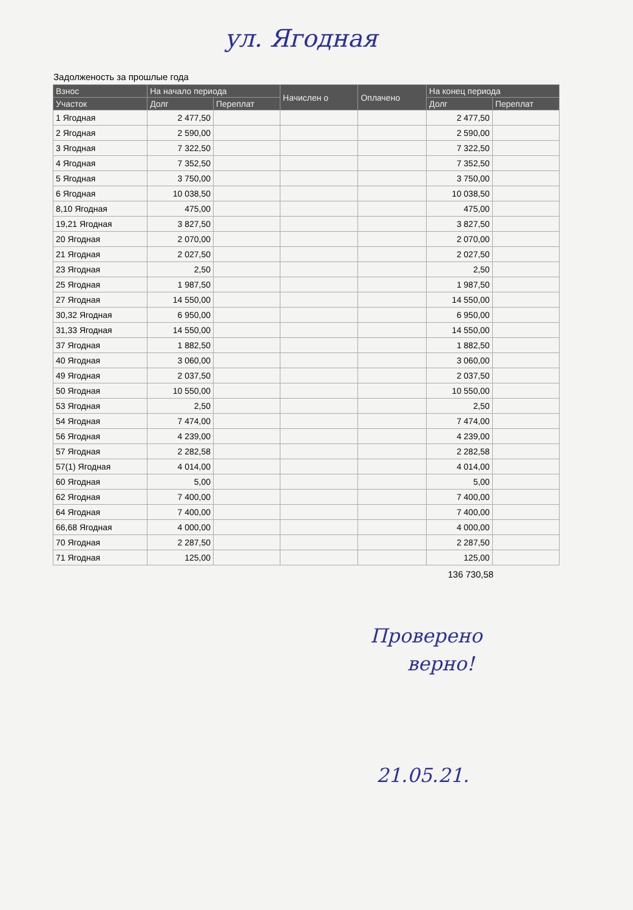ул. Ягодная
Задолженость за прошлые года
| Взнос | На начало периода | | Начислен о | Оплачено | На конец периода | |
| --- | --- | --- | --- | --- | --- | --- |
| Участок | Долг | Переплат | | | Долг | Переплат |
| 1 Ягодная | 2 477,50 | | | | 2 477,50 | |
| 2 Ягодная | 2 590,00 | | | | 2 590,00 | |
| 3 Ягодная | 7 322,50 | | | | 7 322,50 | |
| 4 Ягодная | 7 352,50 | | | | 7 352,50 | |
| 5 Ягодная | 3 750,00 | | | | 3 750,00 | |
| 6 Ягодная | 10 038,50 | | | | 10 038,50 | |
| 8,10 Ягодная | 475,00 | | | | 475,00 | |
| 19,21 Ягодная | 3 827,50 | | | | 3 827,50 | |
| 20 Ягодная | 2 070,00 | | | | 2 070,00 | |
| 21 Ягодная | 2 027,50 | | | | 2 027,50 | |
| 23 Ягодная | 2,50 | | | | 2,50 | |
| 25 Ягодная | 1 987,50 | | | | 1 987,50 | |
| 27 Ягодная | 14 550,00 | | | | 14 550,00 | |
| 30,32 Ягодная | 6 950,00 | | | | 6 950,00 | |
| 31,33 Ягодная | 14 550,00 | | | | 14 550,00 | |
| 37 Ягодная | 1 882,50 | | | | 1 882,50 | |
| 40 Ягодная | 3 060,00 | | | | 3 060,00 | |
| 49 Ягодная | 2 037,50 | | | | 2 037,50 | |
| 50 Ягодная | 10 550,00 | | | | 10 550,00 | |
| 53 Ягодная | 2,50 | | | | 2,50 | |
| 54 Ягодная | 7 474,00 | | | | 7 474,00 | |
| 56 Ягодная | 4 239,00 | | | | 4 239,00 | |
| 57 Ягодная | 2 282,58 | | | | 2 282,58 | |
| 57(1) Ягодная | 4 014,00 | | | | 4 014,00 | |
| 60 Ягодная | 5,00 | | | | 5,00 | |
| 62 Ягодная | 7 400,00 | | | | 7 400,00 | |
| 64 Ягодная | 7 400,00 | | | | 7 400,00 | |
| 66,68 Ягодная | 4 000,00 | | | | 4 000,00 | |
| 70 Ягодная | 2 287,50 | | | | 2 287,50 | |
| 71 Ягодная | 125,00 | | | | 125,00 | |
136 730,58
Проверено
верно!
21.05.21.